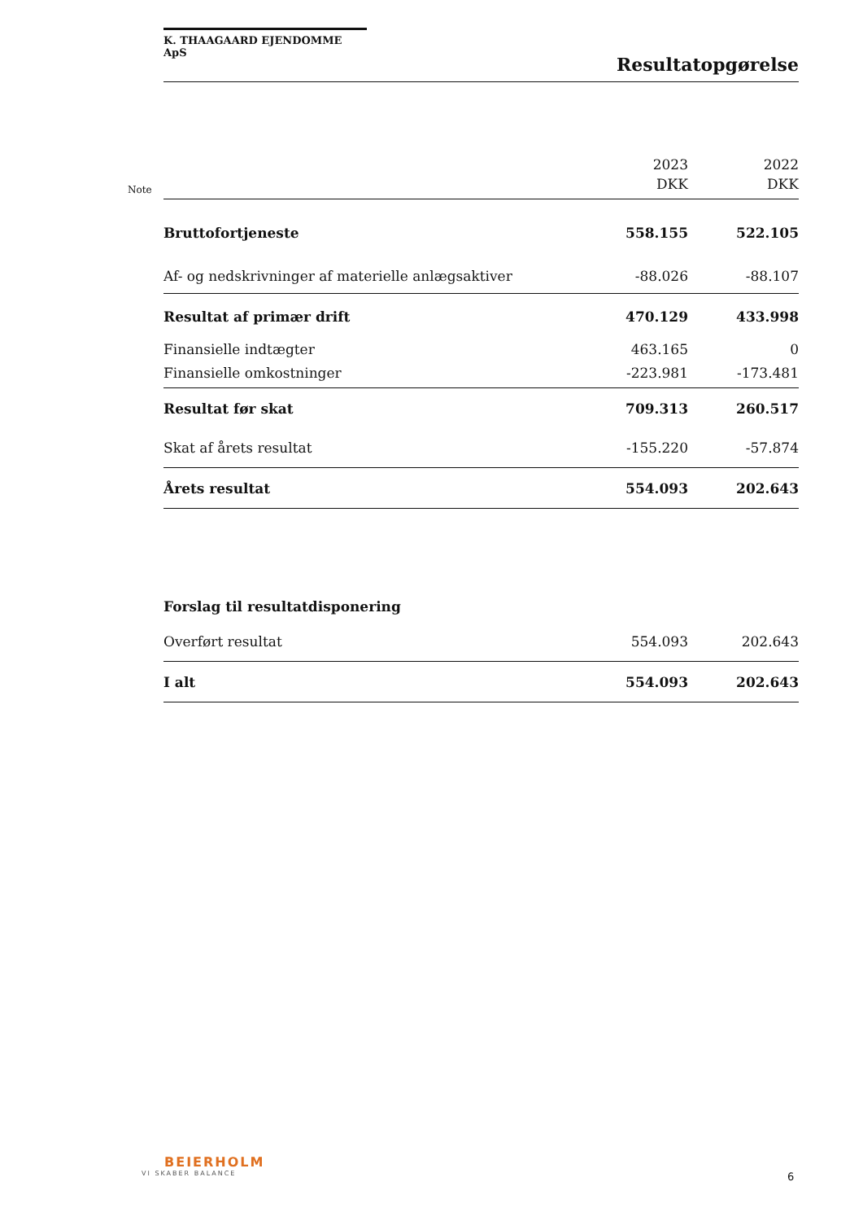K. THAAGAARD EJENDOMME ApS
Resultatopgørelse
Note
| | 2023 DKK | 2022 DKK |
| --- | --- | --- |
| Bruttofortjeneste | 558.155 | 522.105 |
| Af- og nedskrivninger af materielle anlægsaktiver | -88.026 | -88.107 |
| Resultat af primær drift | 470.129 | 433.998 |
| Finansielle indtægter | 463.165 | 0 |
| Finansielle omkostninger | -223.981 | -173.481 |
| Resultat før skat | 709.313 | 260.517 |
| Skat af årets resultat | -155.220 | -57.874 |
| Årets resultat | 554.093 | 202.643 |
| Forslag til resultatdisponering | | |
| Overført resultat | 554.093 | 202.643 |
| I alt | 554.093 | 202.643 |
BEIERHOLM
VI SKABER BALANCE
6